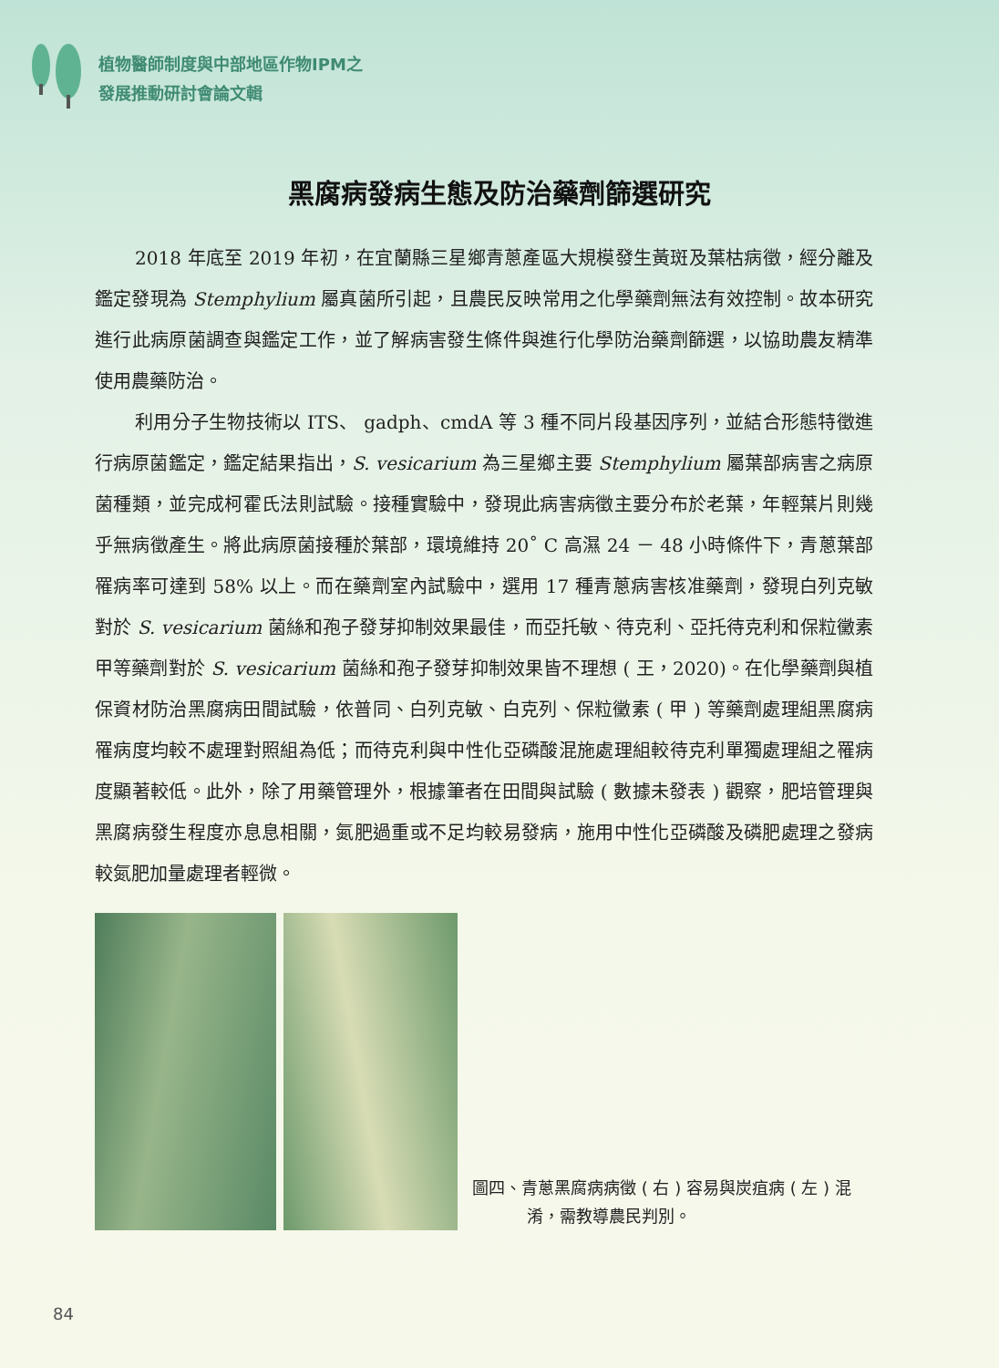植物醫師制度與中部地區作物IPM之
發展推動研討會論文輯
黑腐病發病生態及防治藥劑篩選研究
2018 年底至 2019 年初，在宜蘭縣三星鄉青蔥產區大規模發生黃斑及葉枯病徵，經分離及鑑定發現為 Stemphylium 屬真菌所引起，且農民反映常用之化學藥劑無法有效控制。故本研究進行此病原菌調查與鑑定工作，並了解病害發生條件與進行化學防治藥劑篩選，以協助農友精準使用農藥防治。
利用分子生物技術以 ITS、 gadph、cmdA 等 3 種不同片段基因序列，並結合形態特徵進行病原菌鑑定，鑑定結果指出，S. vesicarium 為三星鄉主要 Stemphylium 屬葉部病害之病原菌種類，並完成柯霍氏法則試驗。接種實驗中，發現此病害病徵主要分布於老葉，年輕葉片則幾乎無病徵產生。將此病原菌接種於葉部，環境維持 20˚ C 高濕 24 － 48 小時條件下，青蔥葉部罹病率可達到 58% 以上。而在藥劑室內試驗中，選用 17 種青蔥病害核准藥劑，發現白列克敏對於 S. vesicarium 菌絲和孢子發芽抑制效果最佳，而亞托敏、待克利、亞托待克利和保粒黴素甲等藥劑對於 S. vesicarium 菌絲和孢子發芽抑制效果皆不理想 ( 王，2020)。在化學藥劑與植保資材防治黑腐病田間試驗，依普同、白列克敏、白克列、保粒黴素 ( 甲 ) 等藥劑處理組黑腐病罹病度均較不處理對照組為低；而待克利與中性化亞磷酸混施處理組較待克利單獨處理組之罹病度顯著較低。此外，除了用藥管理外，根據筆者在田間與試驗 ( 數據未發表 ) 觀察，肥培管理與黑腐病發生程度亦息息相關，氮肥過重或不足均較易發病，施用中性化亞磷酸及磷肥處理之發病較氮肥加量處理者輕微。
圖四、青蔥黑腐病病徵 ( 右 ) 容易與炭疽病 ( 左 ) 混淆，需教導農民判別。
84